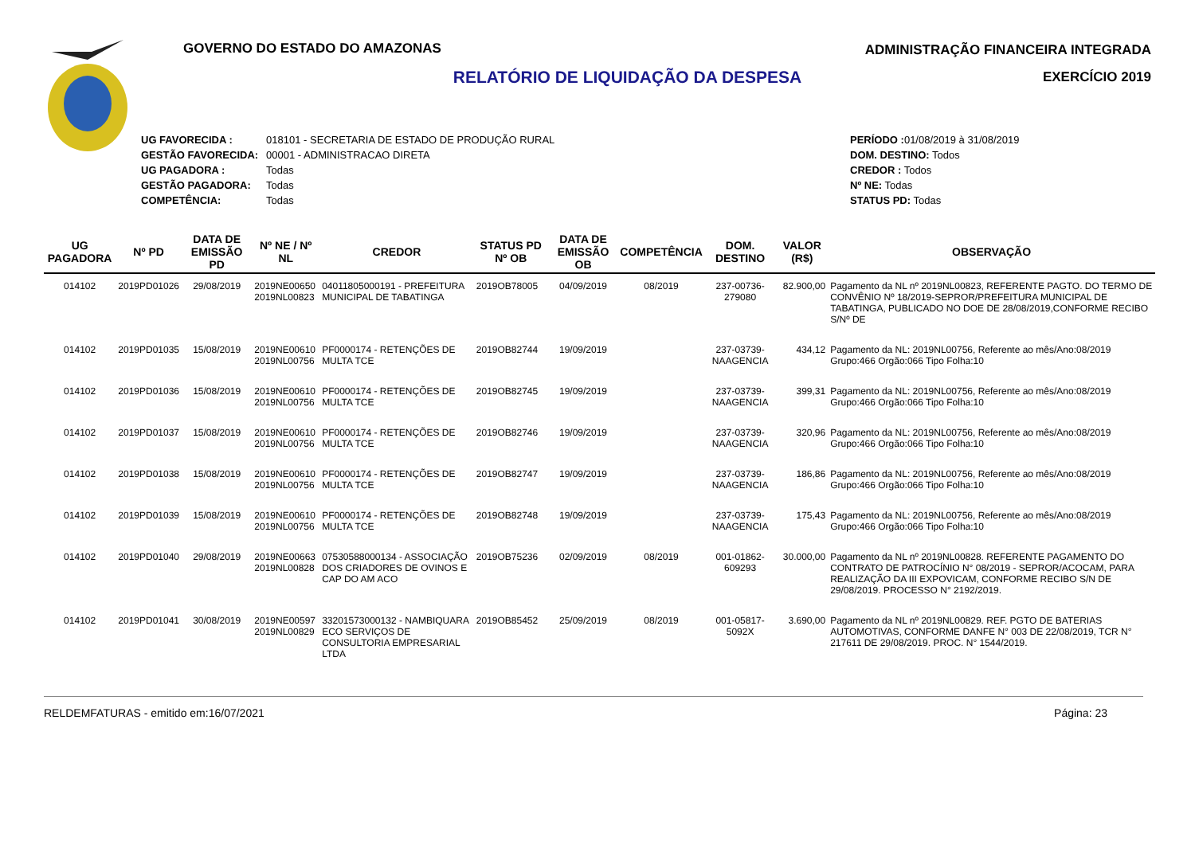GOVERNO DO ESTADO DO AMAZONAS
RELATÓRIO DE LIQUIDAÇÃO DA DESPESA
ADMINISTRAÇÃO FINANCEIRA INTEGRADA
EXERCÍCIO 2019
| UG FAVORECIDA : | 018101 - SECRETARIA DE ESTADO DE PRODUÇÃO RURAL |
| GESTÃO FAVORECIDA: | 00001 - ADMINISTRACAO DIRETA |
| UG PAGADORA : | Todas |
| GESTÃO PAGADORA: | Todas |
| COMPETÊNCIA: | Todas |
| PERÍODO : 01/08/2019 à 31/08/2019 |
| DOM. DESTINO: Todos |
| CREDOR : Todos |
| Nº NE: Todas |
| STATUS PD: Todas |
| UG PAGADORA | Nº PD | DATA DE EMISSÃO PD | Nº NE / Nº NL | CREDOR | STATUS PD Nº OB | DATA DE EMISSÃO OB | COMPETÊNCIA | DOM. DESTINO | VALOR (R$) | OBSERVAÇÃO |
| --- | --- | --- | --- | --- | --- | --- | --- | --- | --- | --- |
| 014102 | 2019PD01026 | 29/08/2019 | 2019NE00650 2019NL00823 | 04011805000191 - PREFEITURA MUNICIPAL DE TABATINGA | 2019OB78005 | 04/09/2019 | 08/2019 | 237-00736-279080 | 82.900,00 | Pagamento da NL nº 2019NL00823, REFERENTE PAGTO. DO TERMO DE CONVÊNIO Nº 18/2019-SEPROR/PREFEITURA MUNICIPAL DE TABATINGA, PUBLICADO NO DOE DE 28/08/2019,CONFORME RECIBO S/Nº DE |
| 014102 | 2019PD01035 | 15/08/2019 | 2019NE00610 2019NL00756 | PF0000174 - RETENÇÕES DE MULTA TCE | 2019OB82744 | 19/09/2019 | | 237-03739-NAAGENCIA | 434,12 | Pagamento da NL: 2019NL00756, Referente ao mês/Ano:08/2019 Grupo:466 Orgão:066 Tipo Folha:10 |
| 014102 | 2019PD01036 | 15/08/2019 | 2019NE00610 2019NL00756 | PF0000174 - RETENÇÕES DE MULTA TCE | 2019OB82745 | 19/09/2019 | | 237-03739-NAAGENCIA | 399,31 | Pagamento da NL: 2019NL00756, Referente ao mês/Ano:08/2019 Grupo:466 Orgão:066 Tipo Folha:10 |
| 014102 | 2019PD01037 | 15/08/2019 | 2019NE00610 2019NL00756 | PF0000174 - RETENÇÕES DE MULTA TCE | 2019OB82746 | 19/09/2019 | | 237-03739-NAAGENCIA | 320,96 | Pagamento da NL: 2019NL00756, Referente ao mês/Ano:08/2019 Grupo:466 Orgão:066 Tipo Folha:10 |
| 014102 | 2019PD01038 | 15/08/2019 | 2019NE00610 2019NL00756 | PF0000174 - RETENÇÕES DE MULTA TCE | 2019OB82747 | 19/09/2019 | | 237-03739-NAAGENCIA | 186,86 | Pagamento da NL: 2019NL00756, Referente ao mês/Ano:08/2019 Grupo:466 Orgão:066 Tipo Folha:10 |
| 014102 | 2019PD01039 | 15/08/2019 | 2019NE00610 2019NL00756 | PF0000174 - RETENÇÕES DE MULTA TCE | 2019OB82748 | 19/09/2019 | | 237-03739-NAAGENCIA | 175,43 | Pagamento da NL: 2019NL00756, Referente ao mês/Ano:08/2019 Grupo:466 Orgão:066 Tipo Folha:10 |
| 014102 | 2019PD01040 | 29/08/2019 | 2019NE00663 2019NL00828 | 07530588000134 - ASSOCIAÇÃO DOS CRIADORES DE OVINOS E CAP DO AM ACO | 2019OB75236 | 02/09/2019 | 08/2019 | 001-01862-609293 | 30.000,00 | Pagamento da NL nº 2019NL00828. REFERENTE PAGAMENTO DO CONTRATO DE PATROCÍNIO N° 08/2019 - SEPROR/ACOCAM, PARA REALIZAÇÃO DA III EXPOVICAM, CONFORME RECIBO S/N DE 29/08/2019. PROCESSO N° 2192/2019. |
| 014102 | 2019PD01041 | 30/08/2019 | 2019NE00597 2019NL00829 | 33201573000132 - NAMBIQUARA ECO SERVIÇOS DE CONSULTORIA EMPRESARIAL LTDA | 2019OB85452 | 25/09/2019 | 08/2019 | 001-05817-5092X | 3.690,00 | Pagamento da NL nº 2019NL00829. REF. PGTO DE BATERIAS AUTOMOTIVAS, CONFORME DANFE N° 003 DE 22/08/2019, TCR N° 217611 DE 29/08/2019. PROC. N° 1544/2019. |
RELDEMFATURAS - emitido em:16/07/2021 Página: 23